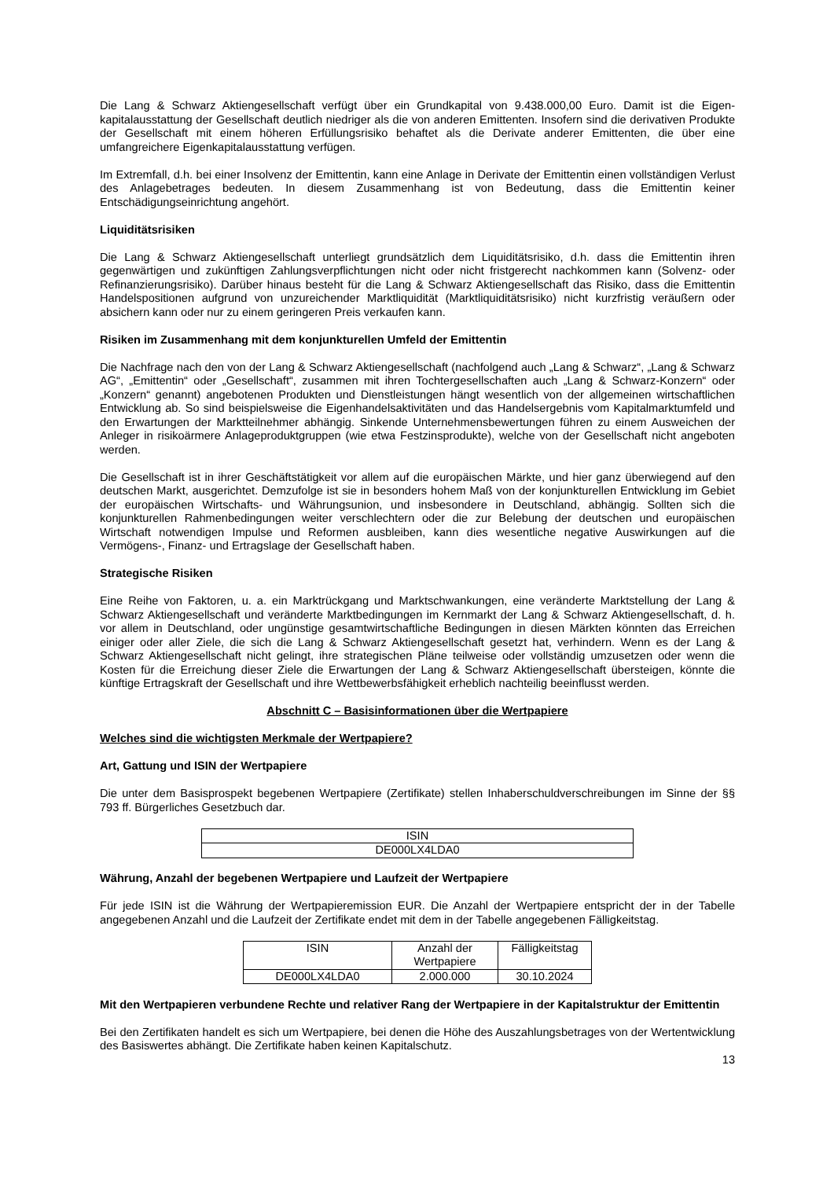Die Lang & Schwarz Aktiengesellschaft verfügt über ein Grundkapital von 9.438.000,00 Euro. Damit ist die Eigen-kapitalausstattung der Gesellschaft deutlich niedriger als die von anderen Emittenten. Insofern sind die derivativen Produkte der Gesellschaft mit einem höheren Erfüllungsrisiko behaftet als die Derivate anderer Emittenten, die über eine umfangreichere Eigenkapitalausstattung verfügen.
Im Extremfall, d.h. bei einer Insolvenz der Emittentin, kann eine Anlage in Derivate der Emittentin einen vollständigen Verlust des Anlagebetrages bedeuten. In diesem Zusammenhang ist von Bedeutung, dass die Emittentin keiner Entschädigungseinrichtung angehört.
Liquiditätsrisiken
Die Lang & Schwarz Aktiengesellschaft unterliegt grundsätzlich dem Liquiditätsrisiko, d.h. dass die Emittentin ihren gegenwärtigen und zukünftigen Zahlungsverpflichtungen nicht oder nicht fristgerecht nachkommen kann (Solvenz- oder Refinanzierungsrisiko). Darüber hinaus besteht für die Lang & Schwarz Aktiengesellschaft das Risiko, dass die Emittentin Handelspositionen aufgrund von unzureichender Marktliquidität (Marktliquiditätsrisiko) nicht kurzfristig veräußern oder absichern kann oder nur zu einem geringeren Preis verkaufen kann.
Risiken im Zusammenhang mit dem konjunkturellen Umfeld der Emittentin
Die Nachfrage nach den von der Lang & Schwarz Aktiengesellschaft (nachfolgend auch „Lang & Schwarz“, „Lang & Schwarz AG“, „Emittentin“ oder „Gesellschaft“, zusammen mit ihren Tochtergesellschaften auch „Lang & Schwarz-Konzern“ oder „Konzern“ genannt) angebotenen Produkten und Dienstleistungen hängt wesentlich von der allgemeinen wirtschaftlichen Entwicklung ab. So sind beispielsweise die Eigenhandelsaktivitäten und das Handelsergebnis vom Kapitalmarktumfeld und den Erwartungen der Marktteilnehmer abhängig. Sinkende Unternehmensbewertungen führen zu einem Ausweichen der Anleger in risikoärmere Anlageproduktgruppen (wie etwa Festzinsprodukte), welche von der Gesellschaft nicht angeboten werden.
Die Gesellschaft ist in ihrer Geschäftstätigkeit vor allem auf die europäischen Märkte, und hier ganz überwiegend auf den deutschen Markt, ausgerichtet. Demzufolge ist sie in besonders hohem Maß von der konjunkturellen Entwicklung im Gebiet der europäischen Wirtschafts- und Währungsunion, und insbesondere in Deutschland, abhängig. Sollten sich die konjunkturellen Rahmenbedingungen weiter verschlechtern oder die zur Belebung der deutschen und europäischen Wirtschaft notwendigen Impulse und Reformen ausbleiben, kann dies wesentliche negative Auswirkungen auf die Vermögens-, Finanz- und Ertragslage der Gesellschaft haben.
Strategische Risiken
Eine Reihe von Faktoren, u. a. ein Marktrückgang und Marktschwankungen, eine veränderte Marktstellung der Lang & Schwarz Aktiengesellschaft und veränderte Marktbedingungen im Kernmarkt der Lang & Schwarz Aktiengesellschaft, d. h. vor allem in Deutschland, oder ungünstige gesamtwirtschaftliche Bedingungen in diesen Märkten könnten das Erreichen einiger oder aller Ziele, die sich die Lang & Schwarz Aktiengesellschaft gesetzt hat, verhindern. Wenn es der Lang & Schwarz Aktiengesellschaft nicht gelingt, ihre strategischen Pläne teilweise oder vollständig umzusetzen oder wenn die Kosten für die Erreichung dieser Ziele die Erwartungen der Lang & Schwarz Aktiengesellschaft übersteigen, könnte die künftige Ertragskraft der Gesellschaft und ihre Wettbewerbsfähigkeit erheblich nachteilig beeinflusst werden.
Abschnitt C – Basisinformationen über die Wertpapiere
Welches sind die wichtigsten Merkmale der Wertpapiere?
Art, Gattung und ISIN der Wertpapiere
Die unter dem Basisprospekt begebenen Wertpapiere (Zertifikate) stellen Inhaberschuldverschreibungen im Sinne der §§ 793 ff. Bürgerliches Gesetzbuch dar.
| ISIN |
| DE000LX4LDA0 |
Währung, Anzahl der begebenen Wertpapiere und Laufzeit der Wertpapiere
Für jede ISIN ist die Währung der Wertpapieremission EUR. Die Anzahl der Wertpapiere entspricht der in der Tabelle angegebenen Anzahl und die Laufzeit der Zertifikate endet mit dem in der Tabelle angegebenen Fälligkeitstag.
| ISIN | Anzahl der Wertpapiere | Fälligkeitstag |
| DE000LX4LDA0 | 2.000.000 | 30.10.2024 |
Mit den Wertpapieren verbundene Rechte und relativer Rang der Wertpapiere in der Kapitalstruktur der Emittentin
Bei den Zertifikaten handelt es sich um Wertpapiere, bei denen die Höhe des Auszahlungsbetrages von der Wertentwicklung des Basiswertes abhängt. Die Zertifikate haben keinen Kapitalschutz.
13